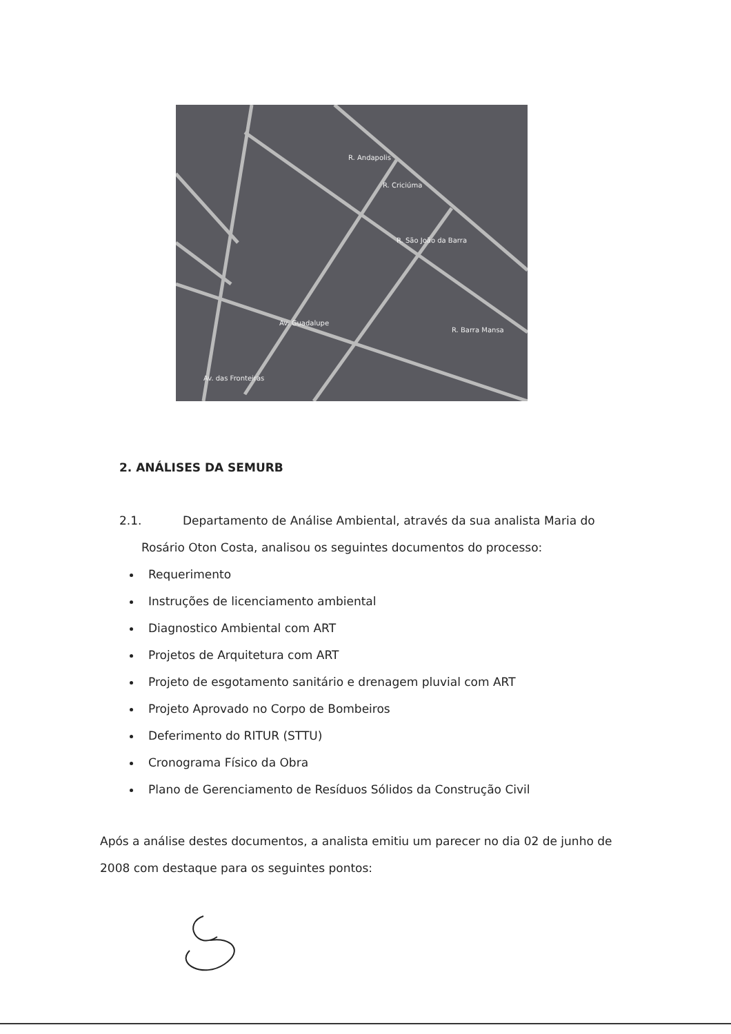R. Andapolis
R. Criciúma
R. São João da Barra
Av. Guadalupe
R. Barra Mansa
Av. das Fronteiras
2. ANÁLISES DA SEMURB
2.1. Departamento de Análise Ambiental, através da sua analista Maria do
Rosário Oton Costa, analisou os seguintes documentos do processo:
Requerimento
Instruções de licenciamento ambiental
Diagnostico Ambiental com ART
Projetos de Arquitetura com ART
Projeto de esgotamento sanitário e drenagem pluvial com ART
Projeto Aprovado no Corpo de Bombeiros
Deferimento do RITUR (STTU)
Cronograma Físico da Obra
Plano de Gerenciamento de Resíduos Sólidos da Construção Civil
Após a análise destes documentos, a analista emitiu um parecer no dia 02 de junho de 2008 com destaque para os seguintes pontos: